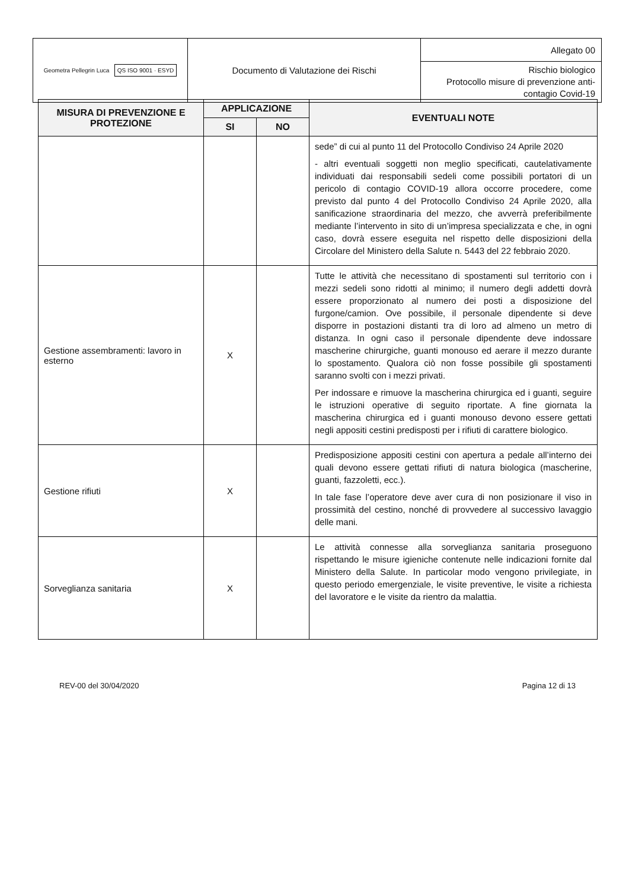| Geometra Pellegrin Luca QS ISO 9001 · ESYD | Documento di Valutazione dei Rischi | Allegato 00 |
| | | Rischio biologico Protocollo misure di prevenzione anti- contagio Covid-19 |
| MISURA DI PREVENZIONE E PROTEZIONE | APPLICAZIONE | | EVENTUALI NOTE |
| --- | --- | --- | --- |
| | SI | NO | |
| | | | sede” di cui al punto 11 del Protocollo Condiviso 24 Aprile 2020 - altri eventuali soggetti non meglio specificati, cautelativamente individuati dai responsabili sedeli come possibili portatori di un pericolo di contagio COVID-19 allora occorre procedere, come previsto dal punto 4 del Protocollo Condiviso 24 Aprile 2020, alla sanificazione straordinaria del mezzo, che avverrà preferibilmente mediante l’intervento in sito di un’impresa specializzata e che, in ogni caso, dovrà essere eseguita nel rispetto delle disposizioni della Circolare del Ministero della Salute n. 5443 del 22 febbraio 2020. |
| Gestione assembramenti: lavoro in esterno | X | | Tutte le attività che necessitano di spostamenti sul territorio con i mezzi sedeli sono ridotti al minimo; il numero degli addetti dovrà essere proporzionato al numero dei posti a disposizione del furgone/camion. Ove possibile, il personale dipendente si deve disporre in postazioni distanti tra di loro ad almeno un metro di distanza. In ogni caso il personale dipendente deve indossare mascherine chirurgiche, guanti monouso ed aerare il mezzo durante lo spostamento. Qualora ciò non fosse possibile gli spostamenti saranno svolti con i mezzi privati. Per indossare e rimuove la mascherina chirurgica ed i guanti, seguire le istruzioni operative di seguito riportate. A fine giornata la mascherina chirurgica ed i guanti monouso devono essere gettati negli appositi cestini predisposti per i rifiuti di carattere biologico. |
| Gestione rifiuti | X | | Predisposizione appositi cestini con apertura a pedale all’interno dei quali devono essere gettati rifiuti di natura biologica (mascherine, guanti, fazzoletti, ecc.). In tale fase l’operatore deve aver cura di non posizionare il viso in prossimità del cestino, nonché di provvedere al successivo lavaggio delle mani. |
| Sorveglianza sanitaria | X | | Le attività connesse alla sorveglianza sanitaria proseguono rispettando le misure igieniche contenute nelle indicazioni fornite dal Ministero della Salute. In particolar modo vengono privilegiate, in questo periodo emergenziale, le visite preventive, le visite a richiesta del lavoratore e le visite da rientro da malattia. |
REV-00 del 30/04/2020 Pagina 12 di 13